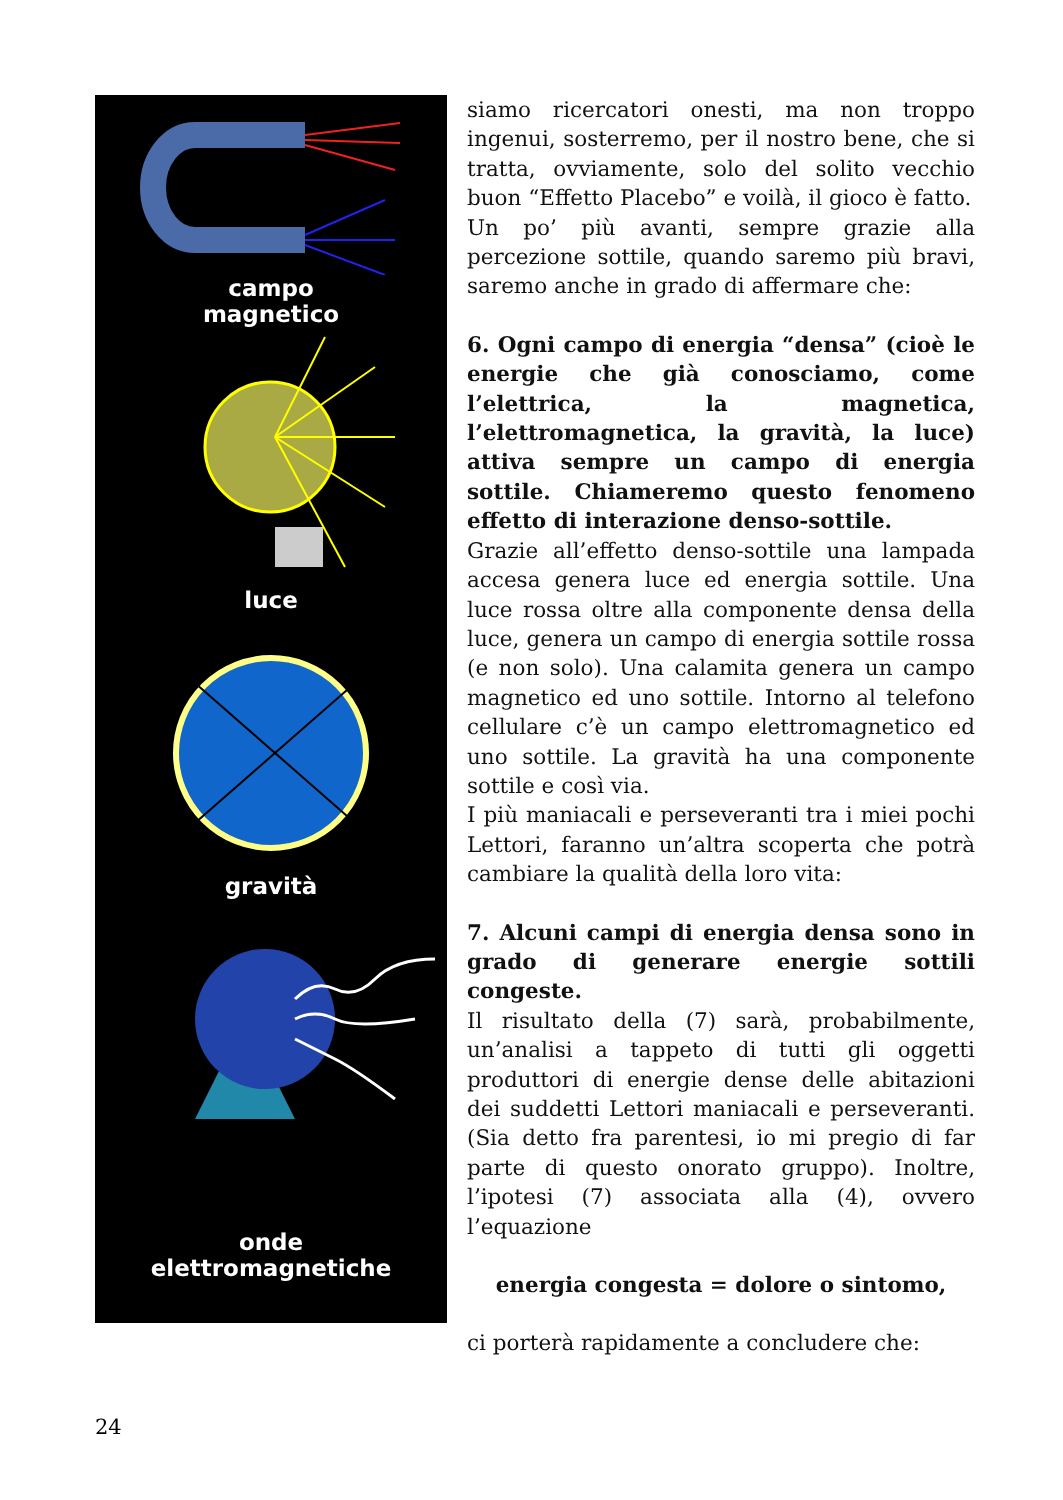campo
magnetico
luce
gravità
onde
elettromagnetiche
siamo ricercatori onesti, ma non troppo ingenui, sosterremo, per il nostro bene, che si tratta, ovviamente, solo del solito vecchio buon “Effetto Placebo” e voilà, il gioco è fatto.
Un po’ più avanti, sempre grazie alla percezione sottile, quando saremo più bravi, saremo anche in grado di affermare che:
6. Ogni campo di energia “densa” (cioè le energie che già conosciamo, come l’elettrica, la magnetica, l’elettromagnetica, la gravità, la luce) attiva sempre un campo di energia sottile. Chiameremo questo fenomeno effetto di interazione denso-sottile.
Grazie all’effetto denso-sottile una lampada accesa genera luce ed energia sottile. Una luce rossa oltre alla componente densa della luce, genera un campo di energia sottile rossa (e non solo). Una calamita genera un campo magnetico ed uno sottile. Intorno al telefono cellulare c’è un campo elettromagnetico ed uno sottile. La gravità ha una componente sottile e così via.
I più maniacali e perseveranti tra i miei pochi Lettori, faranno un’altra scoperta che potrà cambiare la qualità della loro vita:
7. Alcuni campi di energia densa sono in grado di generare energie sottili congeste.
Il risultato della (7) sarà, probabilmente, un’analisi a tappeto di tutti gli oggetti produttori di energie dense delle abitazioni dei suddetti Lettori maniacali e perseveranti. (Sia detto fra parentesi, io mi pregio di far parte di questo onorato gruppo). Inoltre, l’ipotesi (7) associata alla (4), ovvero l’equazione
energia congesta = dolore o sintomo,
ci porterà rapidamente a concludere che:
24